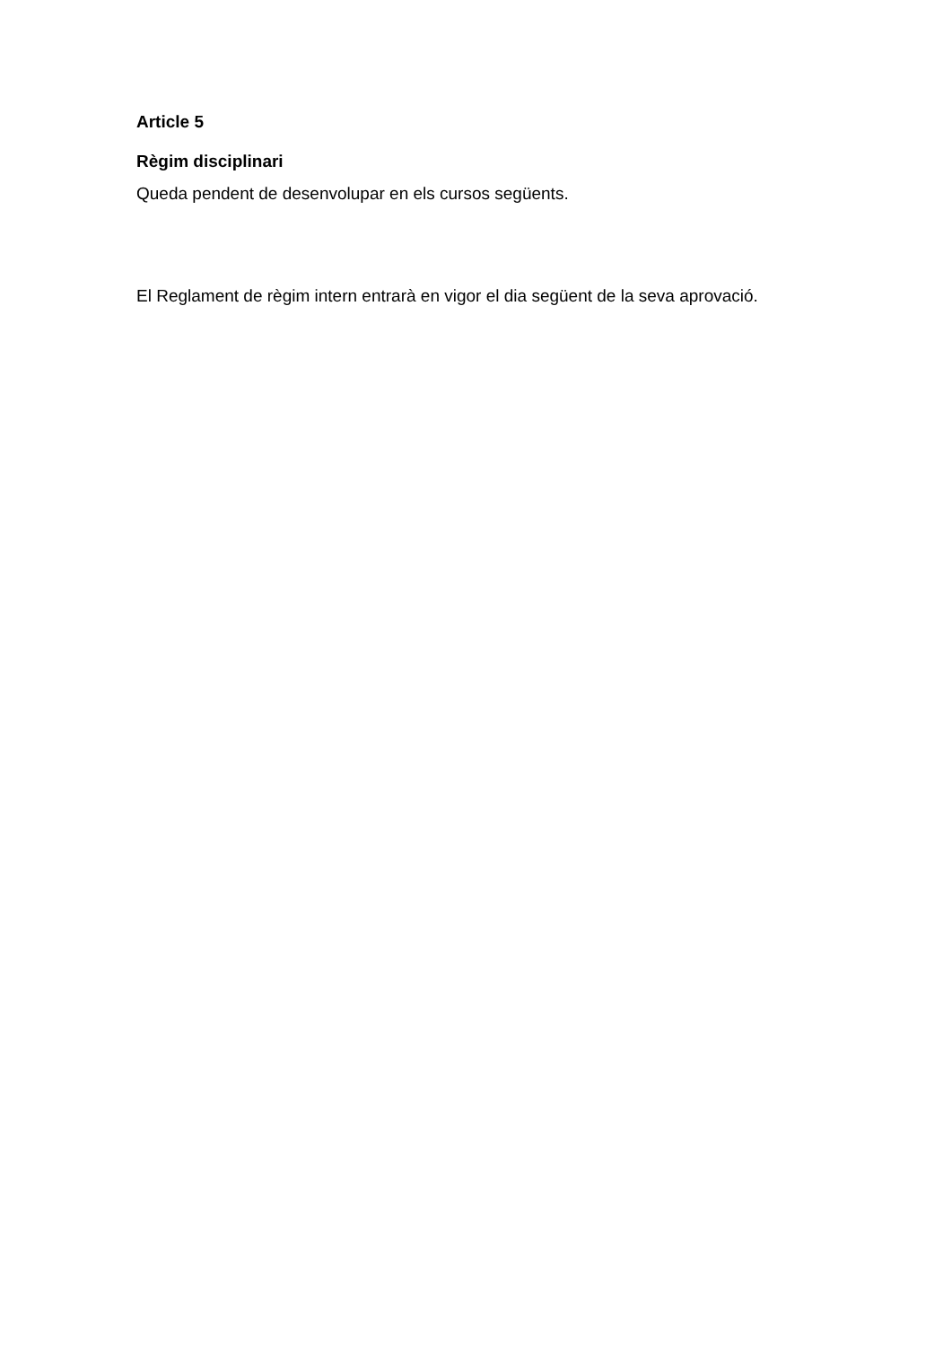Article 5
Règim disciplinari
Queda pendent de desenvolupar en els cursos següents.
El Reglament de règim intern entrarà en vigor el dia següent de la seva aprovació.